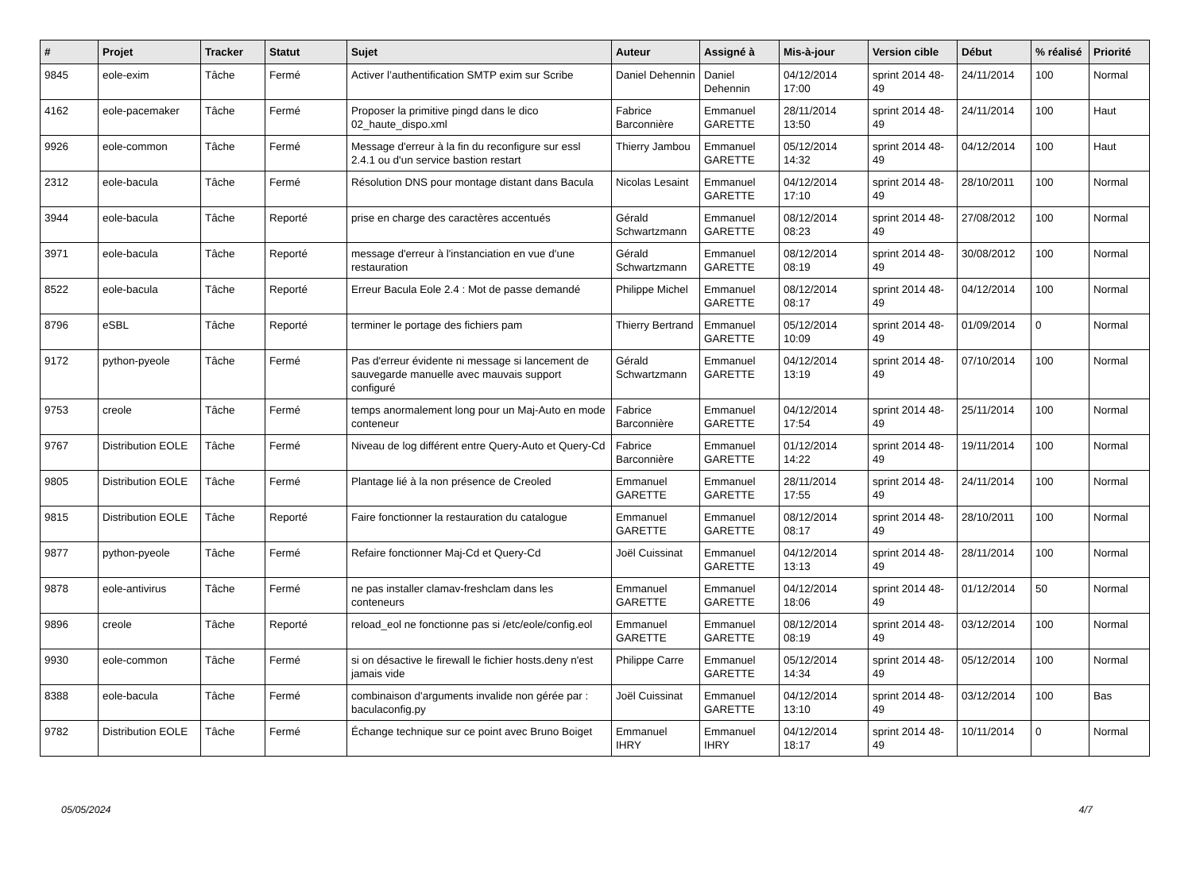| # | Projet | Tracker | Statut | Sujet | Auteur | Assigné à | Mis-à-jour | Version cible | Début | % réalisé | Priorité |
| --- | --- | --- | --- | --- | --- | --- | --- | --- | --- | --- | --- |
| 9845 | eole-exim | Tâche | Fermé | Activer l’authentification SMTP exim sur Scribe | Daniel Dehennin | Daniel Dehennin | 04/12/2014 17:00 | sprint 2014 48-49 | 24/11/2014 | 100 | Normal |
| 4162 | eole-pacemaker | Tâche | Fermé | Proposer la primitive pingd dans le dico 02_haute_dispo.xml | Fabrice Barconnière | Emmanuel GARETTE | 28/11/2014 13:50 | sprint 2014 48-49 | 24/11/2014 | 100 | Haut |
| 9926 | eole-common | Tâche | Fermé | Message d'erreur à la fin du reconfigure sur essl 2.4.1 ou d'un service bastion restart | Thierry Jambou | Emmanuel GARETTE | 05/12/2014 14:32 | sprint 2014 48-49 | 04/12/2014 | 100 | Haut |
| 2312 | eole-bacula | Tâche | Fermé | Résolution DNS pour montage distant dans Bacula | Nicolas Lesaint | Emmanuel GARETTE | 04/12/2014 17:10 | sprint 2014 48-49 | 28/10/2011 | 100 | Normal |
| 3944 | eole-bacula | Tâche | Reporté | prise en charge des caractères accentués | Gérald Schwartzmann | Emmanuel GARETTE | 08/12/2014 08:23 | sprint 2014 48-49 | 27/08/2012 | 100 | Normal |
| 3971 | eole-bacula | Tâche | Reporté | message d'erreur à l'instanciation en vue d'une restauration | Gérald Schwartzmann | Emmanuel GARETTE | 08/12/2014 08:19 | sprint 2014 48-49 | 30/08/2012 | 100 | Normal |
| 8522 | eole-bacula | Tâche | Reporté | Erreur Bacula Eole 2.4 : Mot de passe demandé | Philippe Michel | Emmanuel GARETTE | 08/12/2014 08:17 | sprint 2014 48-49 | 04/12/2014 | 100 | Normal |
| 8796 | eSBL | Tâche | Reporté | terminer le portage des fichiers pam | Thierry Bertrand | Emmanuel GARETTE | 05/12/2014 10:09 | sprint 2014 48-49 | 01/09/2014 | 0 | Normal |
| 9172 | python-pyeole | Tâche | Fermé | Pas d'erreur évidente ni message si lancement de sauvegarde manuelle avec mauvais support configuré | Gérald Schwartzmann | Emmanuel GARETTE | 04/12/2014 13:19 | sprint 2014 48-49 | 07/10/2014 | 100 | Normal |
| 9753 | creole | Tâche | Fermé | temps anormalement long pour un Maj-Auto en mode conteneur | Fabrice Barconnière | Emmanuel GARETTE | 04/12/2014 17:54 | sprint 2014 48-49 | 25/11/2014 | 100 | Normal |
| 9767 | Distribution EOLE | Tâche | Fermé | Niveau de log différent entre Query-Auto et Query-Cd | Fabrice Barconnière | Emmanuel GARETTE | 01/12/2014 14:22 | sprint 2014 48-49 | 19/11/2014 | 100 | Normal |
| 9805 | Distribution EOLE | Tâche | Fermé | Plantage lié à la non présence de Creoled | Emmanuel GARETTE | Emmanuel GARETTE | 28/11/2014 17:55 | sprint 2014 48-49 | 24/11/2014 | 100 | Normal |
| 9815 | Distribution EOLE | Tâche | Reporté | Faire fonctionner la restauration du catalogue | Emmanuel GARETTE | Emmanuel GARETTE | 08/12/2014 08:17 | sprint 2014 48-49 | 28/10/2011 | 100 | Normal |
| 9877 | python-pyeole | Tâche | Fermé | Refaire fonctionner Maj-Cd et Query-Cd | Joël Cuissinat | Emmanuel GARETTE | 04/12/2014 13:13 | sprint 2014 48-49 | 28/11/2014 | 100 | Normal |
| 9878 | eole-antivirus | Tâche | Fermé | ne pas installer clamav-freshclam dans les conteneurs | Emmanuel GARETTE | Emmanuel GARETTE | 04/12/2014 18:06 | sprint 2014 48-49 | 01/12/2014 | 50 | Normal |
| 9896 | creole | Tâche | Reporté | reload_eol ne fonctionne pas si /etc/eole/config.eol | Emmanuel GARETTE | Emmanuel GARETTE | 08/12/2014 08:19 | sprint 2014 48-49 | 03/12/2014 | 100 | Normal |
| 9930 | eole-common | Tâche | Fermé | si on désactive le firewall le fichier hosts.deny n'est jamais vide | Philippe Carre | Emmanuel GARETTE | 05/12/2014 14:34 | sprint 2014 48-49 | 05/12/2014 | 100 | Normal |
| 8388 | eole-bacula | Tâche | Fermé | combinaison d'arguments invalide non gérée par : baculaconfig.py | Joël Cuissinat | Emmanuel GARETTE | 04/12/2014 13:10 | sprint 2014 48-49 | 03/12/2014 | 100 | Bas |
| 9782 | Distribution EOLE | Tâche | Fermé | Échange technique sur ce point avec Bruno Boiget | Emmanuel IHRY | Emmanuel IHRY | 04/12/2014 18:17 | sprint 2014 48-49 | 10/11/2014 | 0 | Normal |
05/05/2024 4/7